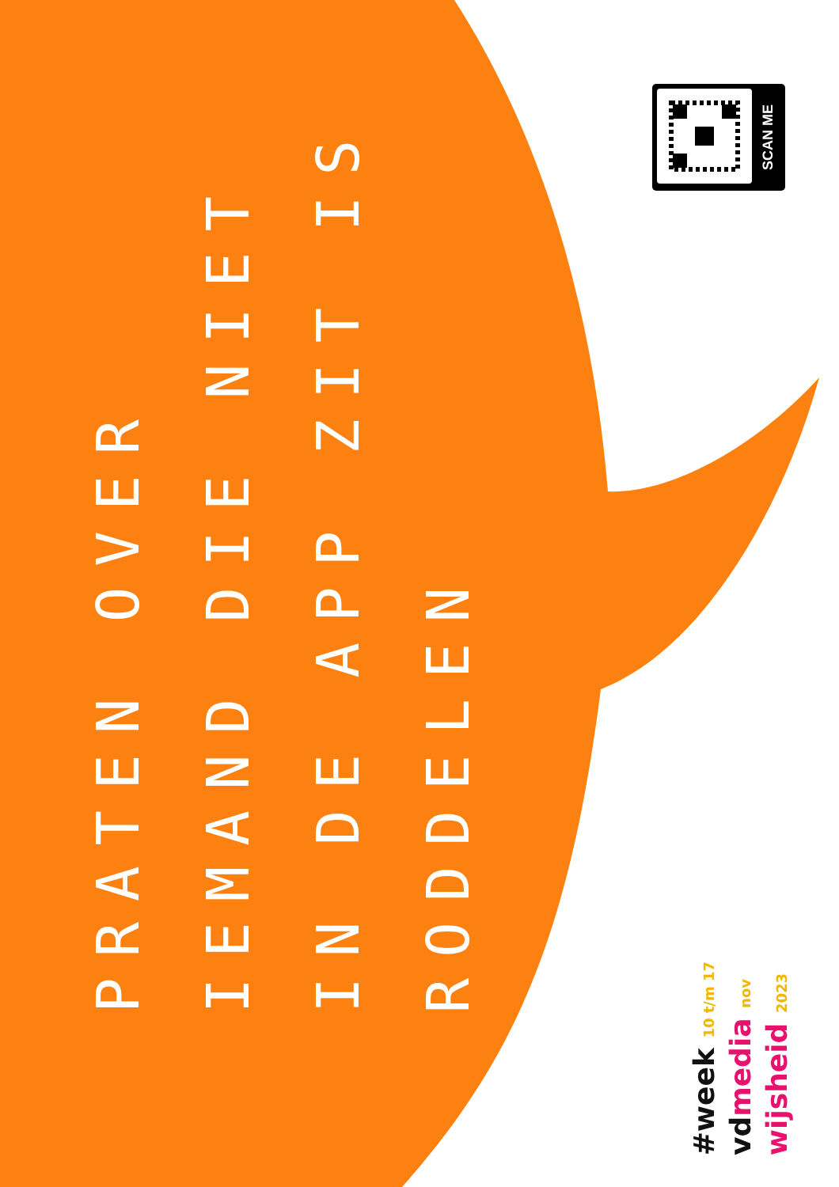PRATEN OVER
IEMAND DIE NIET
IN DE APP ZIT IS
RODDELEN
SCAN ME
#week 10 t/m 17
vd media nov
wijsheid 2023